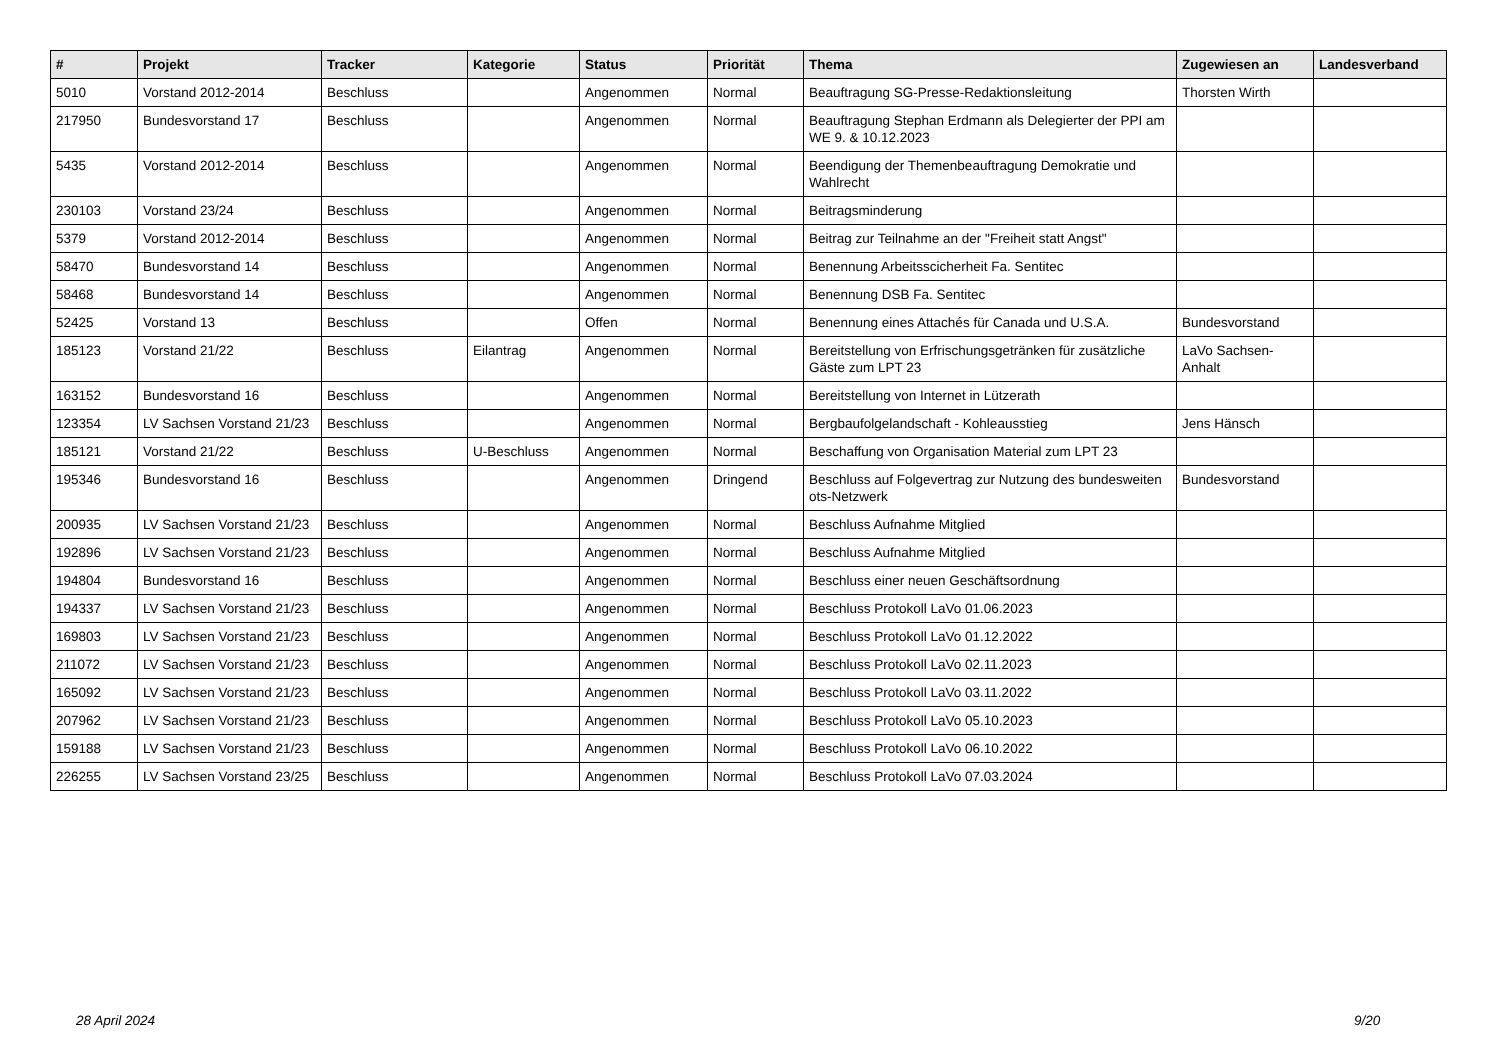| # | Projekt | Tracker | Kategorie | Status | Priorität | Thema | Zugewiesen an | Landesverband |
| --- | --- | --- | --- | --- | --- | --- | --- | --- |
| 5010 | Vorstand 2012-2014 | Beschluss | | Angenommen | Normal | Beauftragung SG-Presse-Redaktionsleitung | Thorsten Wirth | |
| 217950 | Bundesvorstand 17 | Beschluss | | Angenommen | Normal | Beauftragung Stephan Erdmann als Delegierter der PPI am WE 9. & 10.12.2023 | | |
| 5435 | Vorstand 2012-2014 | Beschluss | | Angenommen | Normal | Beendigung der Themenbeauftragung Demokratie und Wahlrecht | | |
| 230103 | Vorstand 23/24 | Beschluss | | Angenommen | Normal | Beitragsminderung | | |
| 5379 | Vorstand 2012-2014 | Beschluss | | Angenommen | Normal | Beitrag zur Teilnahme an der "Freiheit statt Angst" | | |
| 58470 | Bundesvorstand 14 | Beschluss | | Angenommen | Normal | Benennung Arbeitsscicherheit Fa. Sentitec | | |
| 58468 | Bundesvorstand 14 | Beschluss | | Angenommen | Normal | Benennung DSB Fa. Sentitec | | |
| 52425 | Vorstand 13 | Beschluss | | Offen | Normal | Benennung eines Attachés für Canada und U.S.A. | Bundesvorstand | |
| 185123 | Vorstand 21/22 | Beschluss | Eilantrag | Angenommen | Normal | Bereitstellung von Erfrischungsgetränken für zusätzliche Gäste zum LPT 23 | LaVo Sachsen-Anhalt | |
| 163152 | Bundesvorstand 16 | Beschluss | | Angenommen | Normal | Bereitstellung von Internet in Lützerath | | |
| 123354 | LV Sachsen Vorstand 21/23 | Beschluss | | Angenommen | Normal | Bergbaufolgelandschaft - Kohleausstieg | Jens Hänsch | |
| 185121 | Vorstand 21/22 | Beschluss | U-Beschluss | Angenommen | Normal | Beschaffung von Organisation Material zum LPT 23 | | |
| 195346 | Bundesvorstand 16 | Beschluss | | Angenommen | Dringend | Beschluss auf Folgevertrag zur Nutzung des bundesweiten ots-Netzwerk | Bundesvorstand | |
| 200935 | LV Sachsen Vorstand 21/23 | Beschluss | | Angenommen | Normal | Beschluss Aufnahme Mitglied | | |
| 192896 | LV Sachsen Vorstand 21/23 | Beschluss | | Angenommen | Normal | Beschluss Aufnahme Mitglied | | |
| 194804 | Bundesvorstand 16 | Beschluss | | Angenommen | Normal | Beschluss einer neuen Geschäftsordnung | | |
| 194337 | LV Sachsen Vorstand 21/23 | Beschluss | | Angenommen | Normal | Beschluss Protokoll LaVo 01.06.2023 | | |
| 169803 | LV Sachsen Vorstand 21/23 | Beschluss | | Angenommen | Normal | Beschluss Protokoll LaVo 01.12.2022 | | |
| 211072 | LV Sachsen Vorstand 21/23 | Beschluss | | Angenommen | Normal | Beschluss Protokoll LaVo 02.11.2023 | | |
| 165092 | LV Sachsen Vorstand 21/23 | Beschluss | | Angenommen | Normal | Beschluss Protokoll LaVo 03.11.2022 | | |
| 207962 | LV Sachsen Vorstand 21/23 | Beschluss | | Angenommen | Normal | Beschluss Protokoll LaVo 05.10.2023 | | |
| 159188 | LV Sachsen Vorstand 21/23 | Beschluss | | Angenommen | Normal | Beschluss Protokoll LaVo 06.10.2022 | | |
| 226255 | LV Sachsen Vorstand 23/25 | Beschluss | | Angenommen | Normal | Beschluss Protokoll LaVo 07.03.2024 | | |
28 April 2024 9/20